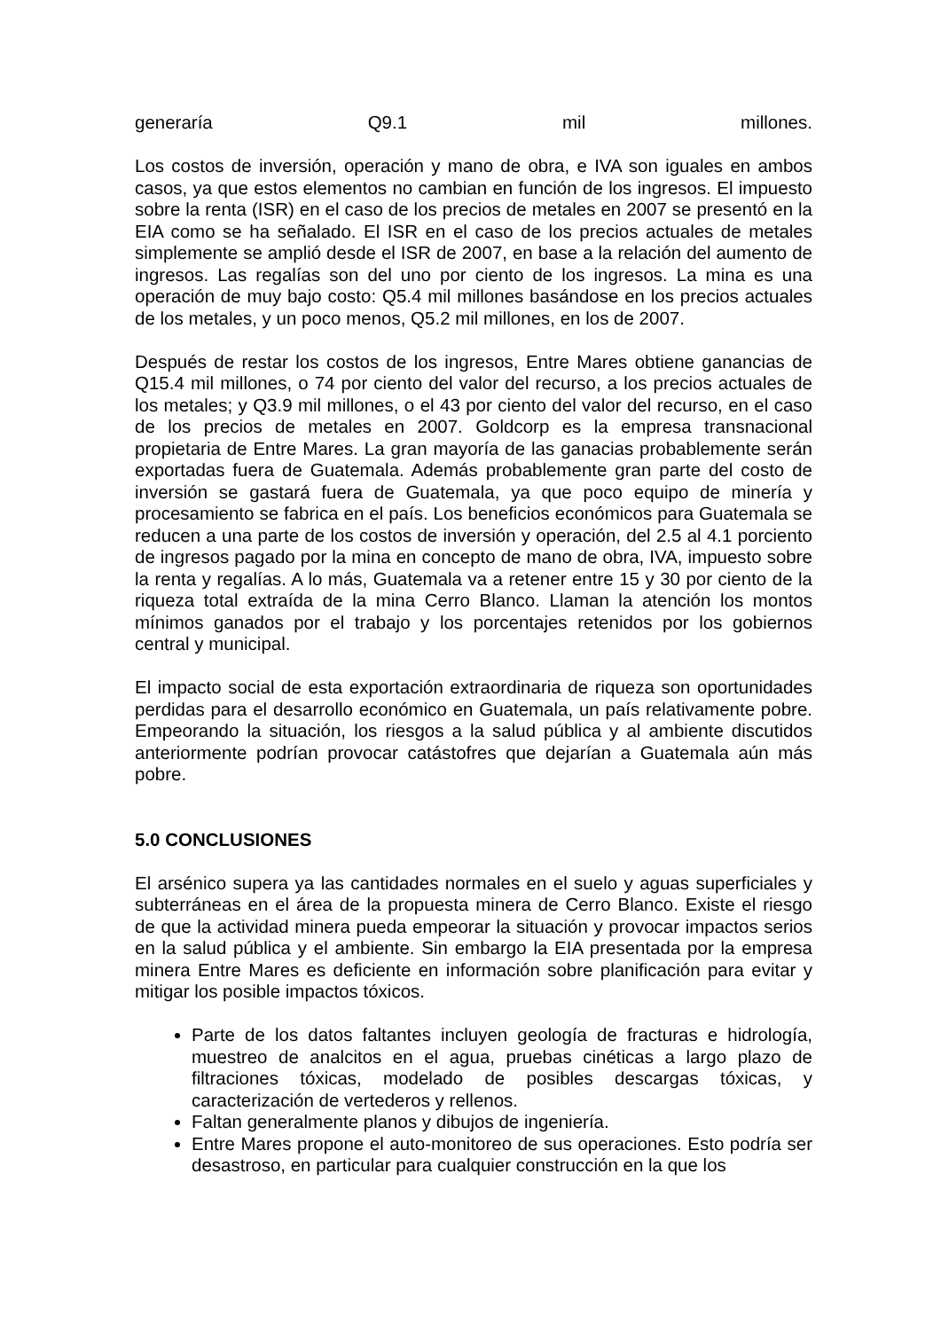generaría Q9.1 mil millones.
Los costos de inversión, operación y mano de obra, e IVA son iguales en ambos casos, ya que estos elementos no cambian en función de los ingresos. El impuesto sobre la renta (ISR) en el caso de los precios de metales en 2007 se presentó en la EIA como se ha señalado. El ISR en el caso de los precios actuales de metales simplemente se amplió desde el ISR de 2007, en base a la relación del aumento de ingresos. Las regalías son del uno por ciento de los ingresos. La mina es una operación de muy bajo costo: Q5.4 mil millones basándose en los precios actuales de los metales, y un poco menos, Q5.2 mil millones, en los de 2007.
Después de restar los costos de los ingresos, Entre Mares obtiene ganancias de Q15.4 mil millones, o 74 por ciento del valor del recurso, a los precios actuales de los metales; y Q3.9 mil millones, o el 43 por ciento del valor del recurso, en el caso de los precios de metales en 2007. Goldcorp es la empresa transnacional propietaria de Entre Mares. La gran mayoría de las ganacias probablemente serán exportadas fuera de Guatemala. Además probablemente gran parte del costo de inversión se gastará fuera de Guatemala, ya que poco equipo de minería y procesamiento se fabrica en el país. Los beneficios económicos para Guatemala se reducen a una parte de los costos de inversión y operación, del 2.5 al 4.1 porciento de ingresos pagado por la mina en concepto de mano de obra, IVA, impuesto sobre la renta y regalías. A lo más, Guatemala va a retener entre 15 y 30 por ciento de la riqueza total extraída de la mina Cerro Blanco. Llaman la atención los montos mínimos ganados por el trabajo y los porcentajes retenidos por los gobiernos central y municipal.
El impacto social de esta exportación extraordinaria de riqueza son oportunidades perdidas para el desarrollo económico en Guatemala, un país relativamente pobre. Empeorando la situación, los riesgos a la salud pública y al ambiente discutidos anteriormente podrían provocar catástofres que dejarían a Guatemala aún más pobre.
5.0 CONCLUSIONES
El arsénico supera ya las cantidades normales en el suelo y aguas superficiales y subterráneas en el área de la propuesta minera de Cerro Blanco. Existe el riesgo de que la actividad minera pueda empeorar la situación y provocar impactos serios en la salud pública y el ambiente. Sin embargo la EIA presentada por la empresa minera Entre Mares es deficiente en información sobre planificación para evitar y mitigar los posible impactos tóxicos.
Parte de los datos faltantes incluyen geología de fracturas e hidrología, muestreo de analcitos en el agua, pruebas cinéticas a largo plazo de filtraciones tóxicas, modelado de posibles descargas tóxicas, y caracterización de vertederos y rellenos.
Faltan generalmente planos y dibujos de ingeniería.
Entre Mares propone el auto-monitoreo de sus operaciones. Esto podría ser desastroso, en particular para cualquier construcción en la que los